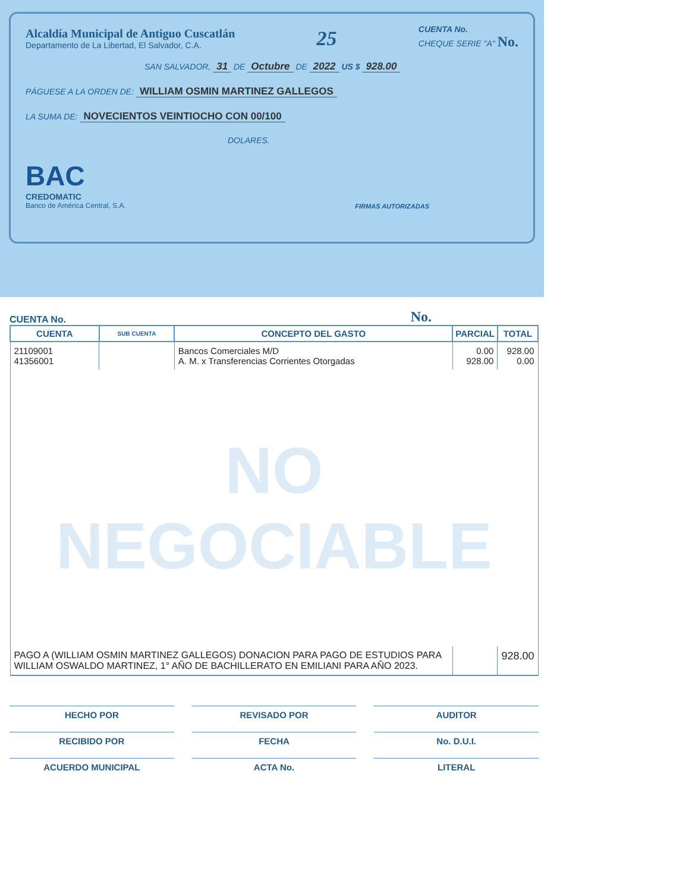Alcaldía Municipal de Antiguo Cuscatlán
Departamento de La Libertad, El Salvador, C.A.
25
CUENTA No.
CHEQUE SERIE "A" No.
SAN SALVADOR, 31 DE Octubre DE 2022 US $ 928.00
PÁGUESE A LA ORDEN DE: WILLIAM OSMIN MARTINEZ GALLEGOS
LA SUMA DE: NOVECIENTOS VEINTIOCHO CON 00/100
DOLARES.
BAC
CREDOMATIC
Banco de América Central, S.A.
FIRMAS AUTORIZADAS
CUENTA No. No.
| CUENTA | SUB CUENTA | CONCEPTO DEL GASTO | PARCIAL | TOTAL |
| --- | --- | --- | --- | --- |
| 21109001 41356001 | | Bancos Comerciales M/D A. M. x Transferencias Corrientes Otorgadas | 0.00 928.00 | 928.00 0.00 |
| NO NEGOCIABLE | | | | |
| PAGO A (WILLIAM OSMIN MARTINEZ GALLEGOS) DONACION PARA PAGO DE ESTUDIOS PARA WILLIAM OSWALDO MARTINEZ, 1° AÑO DE BACHILLERATO EN EMILIANI PARA AÑO 2023. | | | | 928.00 |
HECHO POR
REVISADO POR
AUDITOR
RECIBIDO POR
FECHA
No. D.U.I.
ACUERDO MUNICIPAL
ACTA No.
LITERAL